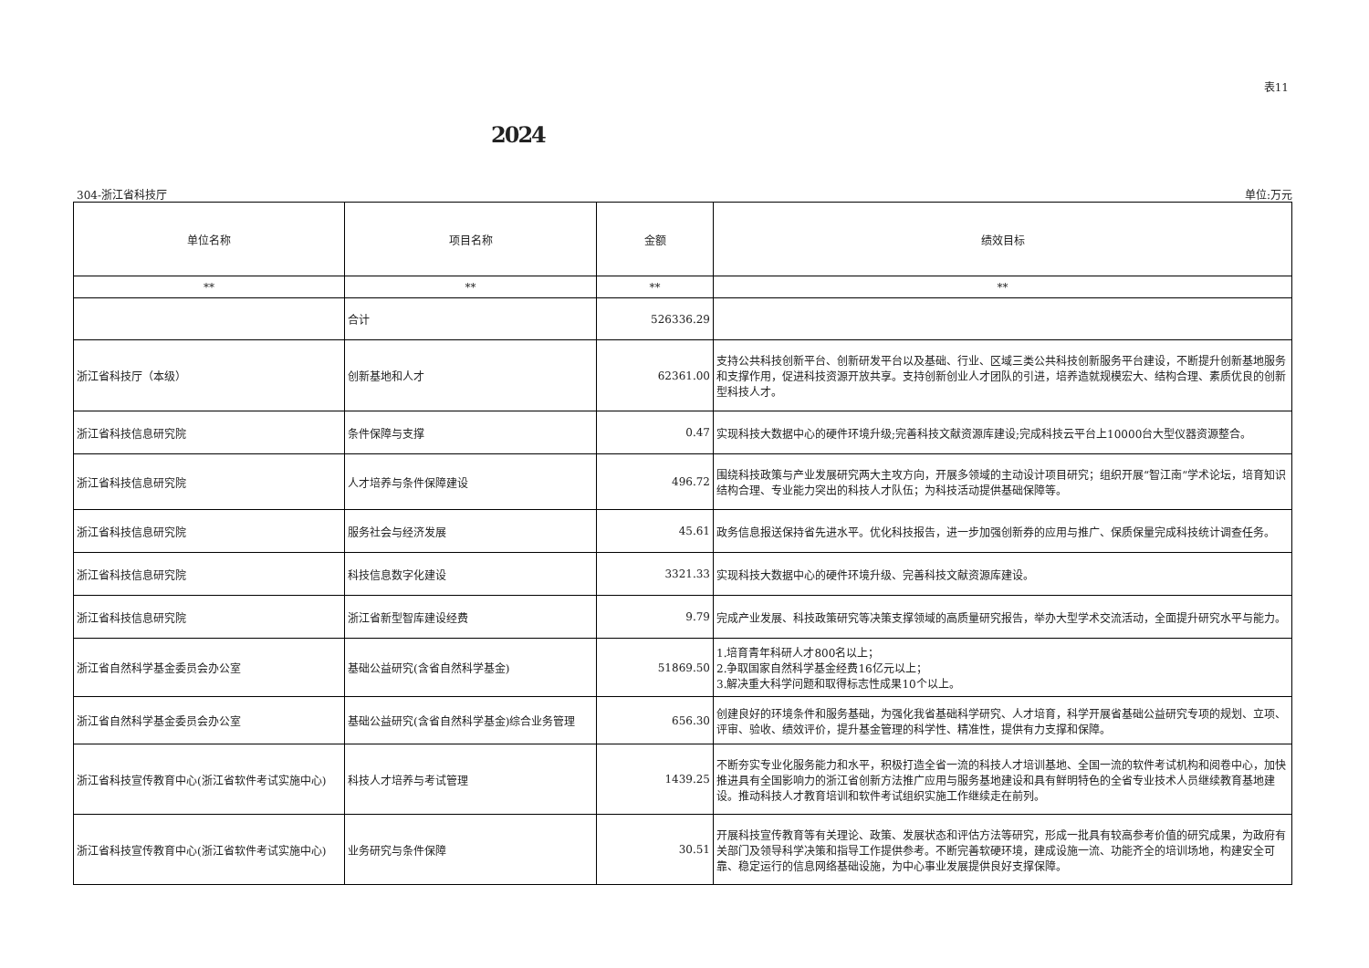表11
2024
304-浙江省科技厅 单位:万元
| 单位名称 | 项目名称 | 金额 | 绩效目标 |
| --- | --- | --- | --- |
| ** | ** | ** | ** |
| | 合计 | 526336.29 | |
| 浙江省科技厅（本级） | 创新基地和人才 | 62361.00 | 支持公共科技创新平台、创新研发平台以及基础、行业、区域三类公共科技创新服务平台建设，不断提升创新基地服务和支撑作用，促进科技资源开放共享。支持创新创业人才团队的引进，培养造就规模宏大、结构合理、素质优良的创新型科技人才。 |
| 浙江省科技信息研究院 | 条件保障与支撑 | 0.47 | 实现科技大数据中心的硬件环境升级;完善科技文献资源库建设;完成科技云平台上10000台大型仪器资源整合。 |
| 浙江省科技信息研究院 | 人才培养与条件保障建设 | 496.72 | 围绕科技政策与产业发展研究两大主攻方向，开展多领域的主动设计项目研究；组织开展“智江南”学术论坛，培育知识结构合理、专业能力突出的科技人才队伍；为科技活动提供基础保障等。 |
| 浙江省科技信息研究院 | 服务社会与经济发展 | 45.61 | 政务信息报送保持省先进水平。优化科技报告，进一步加强创新券的应用与推广、保质保量完成科技统计调查任务。 |
| 浙江省科技信息研究院 | 科技信息数字化建设 | 3321.33 | 实现科技大数据中心的硬件环境升级、完善科技文献资源库建设。 |
| 浙江省科技信息研究院 | 浙江省新型智库建设经费 | 9.79 | 完成产业发展、科技政策研究等决策支撑领域的高质量研究报告，举办大型学术交流活动，全面提升研究水平与能力。 |
| 浙江省自然科学基金委员会办公室 | 基础公益研究(含省自然科学基金) | 51869.50 | 1.培育青年科研人才800名以上； 2.争取国家自然科学基金经费16亿元以上； 3.解决重大科学问题和取得标志性成果10个以上。 |
| 浙江省自然科学基金委员会办公室 | 基础公益研究(含省自然科学基金)综合业务管理 | 656.30 | 创建良好的环境条件和服务基础，为强化我省基础科学研究、人才培育，科学开展省基础公益研究专项的规划、立项、评审、验收、绩效评价，提升基金管理的科学性、精准性，提供有力支撑和保障。 |
| 浙江省科技宣传教育中心(浙江省软件考试实施中心) | 科技人才培养与考试管理 | 1439.25 | 不断夯实专业化服务能力和水平，积极打造全省一流的科技人才培训基地、全国一流的软件考试机构和阅卷中心，加快推进具有全国影响力的浙江省创新方法推广应用与服务基地建设和具有鲜明特色的全省专业技术人员继续教育基地建设。推动科技人才教育培训和软件考试组织实施工作继续走在前列。 |
| 浙江省科技宣传教育中心(浙江省软件考试实施中心) | 业务研究与条件保障 | 30.51 | 开展科技宣传教育等有关理论、政策、发展状态和评估方法等研究，形成一批具有较高参考价值的研究成果，为政府有关部门及领导科学决策和指导工作提供参考。不断完善软硬环境，建成设施一流、功能齐全的培训场地，构建安全可靠、稳定运行的信息网络基础设施，为中心事业发展提供良好支撑保障。 |